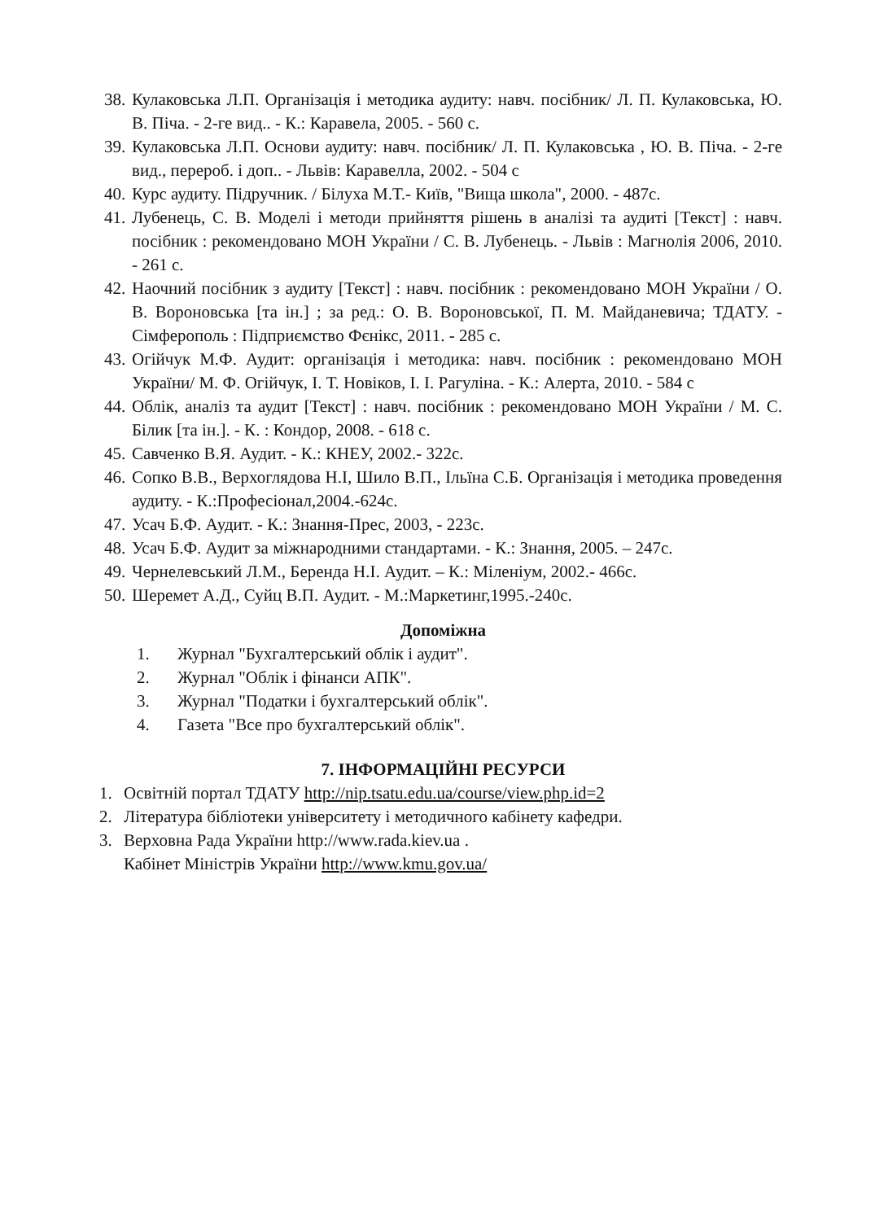38. Кулаковська Л.П. Організація і методика аудиту: навч. посібник/ Л. П. Кулаковська, Ю. В. Піча. - 2-ге вид.. - К.: Каравела, 2005. - 560 с.
39. Кулаковська Л.П. Основи аудиту: навч. посібник/ Л. П. Кулаковська , Ю. В. Піча. - 2-ге вид., перероб. і доп.. - Львів: Каравелла, 2002. - 504 с
40. Курс аудиту. Підручник. / Білуха М.Т.- Київ, "Вища школа", 2000. - 487с.
41. Лубенець, С. В. Моделі і методи прийняття рішень в аналізі та аудиті [Текст] : навч. посібник : рекомендовано МОН України / С. В. Лубенець. - Львів : Магнолія 2006, 2010. - 261 с.
42. Наочний посібник з аудиту [Текст] : навч. посібник : рекомендовано МОН України / О. В. Вороновська [та ін.] ; за ред.: О. В. Вороновської, П. М. Майданевича; ТДАТУ. - Сімферополь : Підприємство Фєнікс, 2011. - 285 с.
43. Огійчук М.Ф. Аудит: організація і методика: навч. посібник : рекомендовано МОН України/ М. Ф. Огійчук, І. Т. Новіков, І. І. Рагуліна. - К.: Алерта, 2010. - 584 с
44. Облік, аналіз та аудит [Текст] : навч. посібник : рекомендовано МОН України / М. С. Білик [та ін.]. - К. : Кондор, 2008. - 618 с.
45. Савченко В.Я. Аудит. - К.: КНЕУ, 2002.- 322с.
46. Сопко В.В., Верхоглядова Н.І, Шило В.П., Ільїна С.Б. Організація і методика проведення аудиту. - К.:Професіонал,2004.-624с.
47. Усач Б.Ф. Аудит. - К.: Знання-Прес, 2003, - 223с.
48. Усач Б.Ф. Аудит за міжнародними стандартами. - К.: Знання, 2005. – 247с.
49. Чернелевський Л.М., Беренда Н.І. Аудит. – К.: Міленіум, 2002.- 466с.
50. Шеремет А.Д., Суйц В.П. Аудит. - М.:Маркетинг,1995.-240с.
Допоміжна
1. Журнал "Бухгалтерський облік і аудит".
2. Журнал "Облік і фінанси АПК".
3. Журнал "Податки і бухгалтерський облік".
4. Газета "Все про бухгалтерський облік".
7. ІНФОРМАЦІЙНІ РЕСУРСИ
1. Освітній портал ТДАТУ http://nip.tsatu.edu.ua/course/view.php.id=2
2. Література бібліотеки університету і методичного кабінету кафедри.
3. Верховна Рада України http://www.rada.kiev.ua .
Кабінет Міністрів України http://www.kmu.gov.ua/